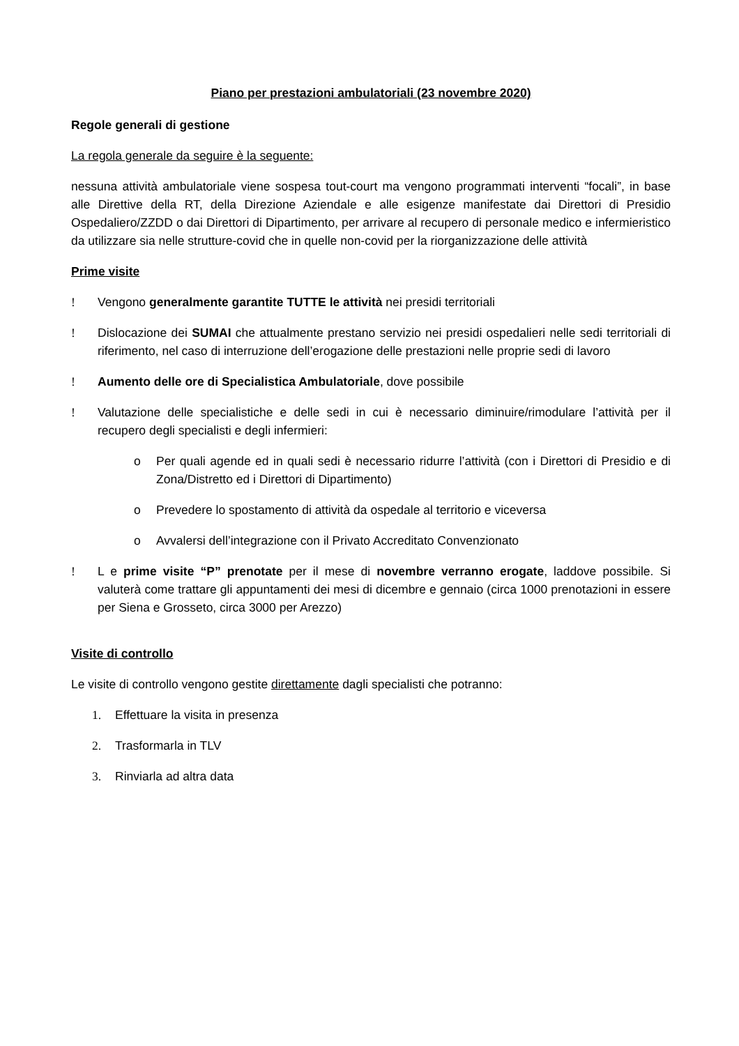Piano per prestazioni ambulatoriali (23 novembre 2020)
Regole generali di gestione
La regola generale da seguire è la seguente:
nessuna attività ambulatoriale viene sospesa tout-court ma vengono programmati interventi “focali”, in base alle Direttive della RT, della Direzione Aziendale e alle esigenze manifestate dai Direttori di Presidio Ospedaliero/ZZDD o dai Direttori di Dipartimento, per arrivare al recupero di personale medico e infermieristico da utilizzare sia nelle strutture-covid che in quelle non-covid per la riorganizzazione delle attività
Prime visite
! Vengono generalmente garantite TUTTE le attività nei presidi territoriali
! Dislocazione dei SUMAI che attualmente prestano servizio nei presidi ospedalieri nelle sedi territoriali di riferimento, nel caso di interruzione dell’erogazione delle prestazioni nelle proprie sedi di lavoro
! Aumento delle ore di Specialistica Ambulatoriale, dove possibile
! Valutazione delle specialistiche e delle sedi in cui è necessario diminuire/rimodulare l’attività per il recupero degli specialisti e degli infermieri:
o Per quali agende ed in quali sedi è necessario ridurre l’attività (con i Direttori di Presidio e di Zona/Distretto ed i Direttori di Dipartimento)
o Prevedere lo spostamento di attività da ospedale al territorio e viceversa
o Avvalersi dell’integrazione con il Privato Accreditato Convenzionato
! L e prime visite “P” prenotate per il mese di novembre verranno erogate, laddove possibile. Si valuterà come trattare gli appuntamenti dei mesi di dicembre e gennaio (circa 1000 prenotazioni in essere per Siena e Grosseto, circa 3000 per Arezzo)
Visite di controllo
Le visite di controllo vengono gestite direttamente dagli specialisti che potranno:
1. Effettuare la visita in presenza
2. Trasformarla in TLV
3. Rinviarla ad altra data